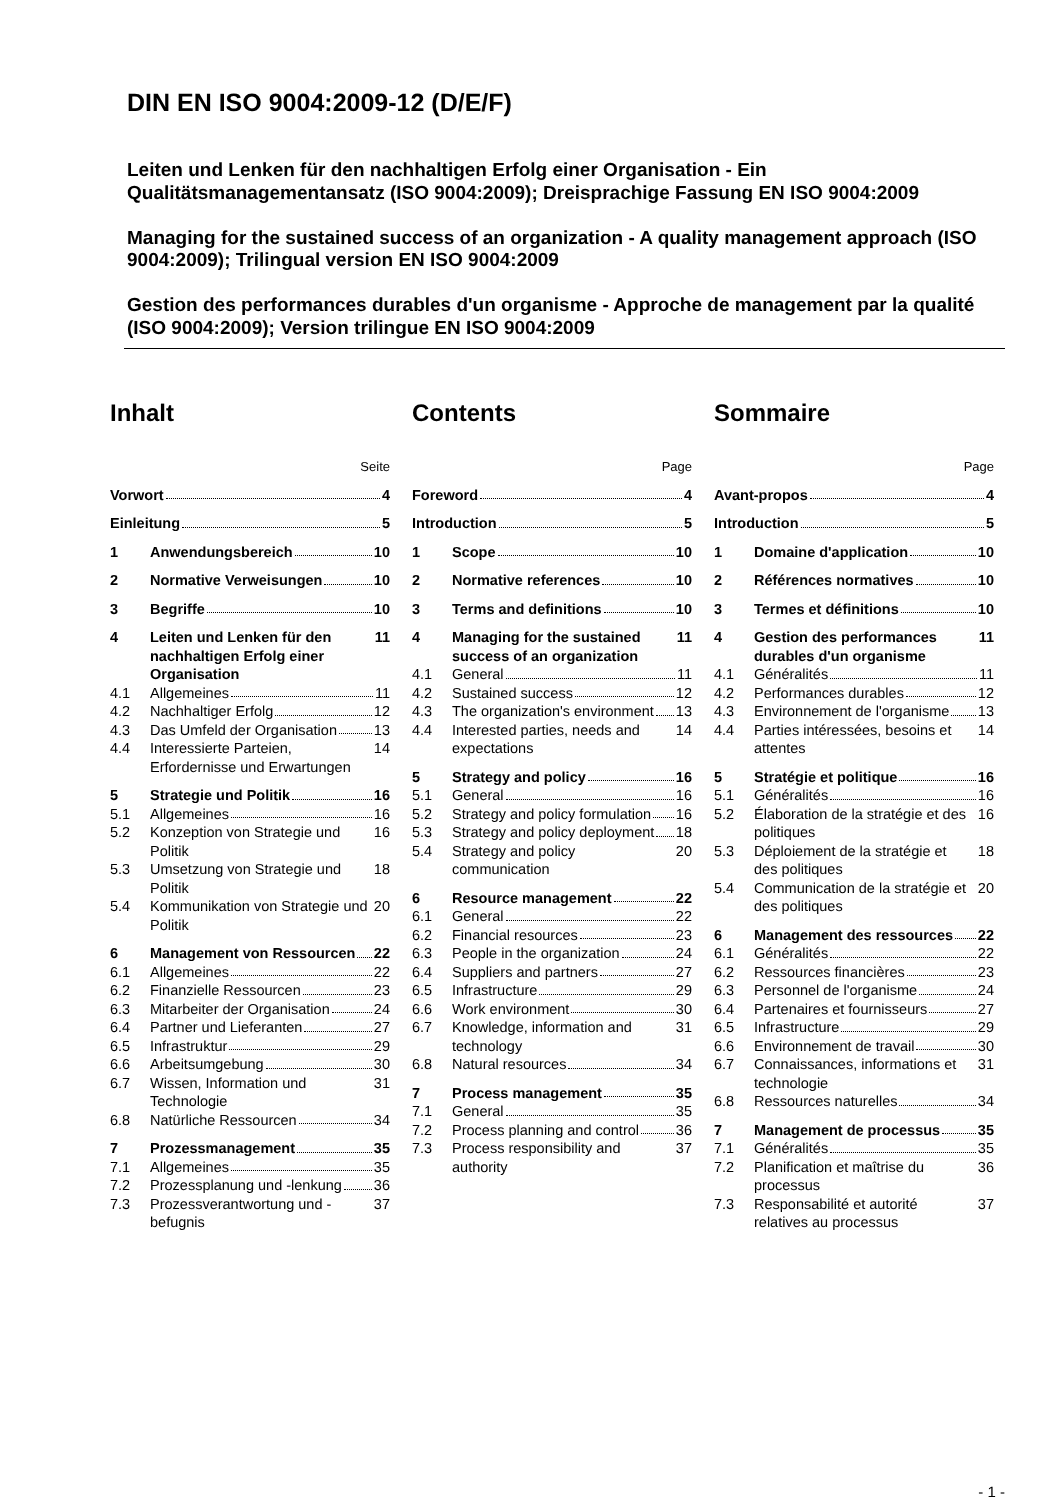DIN EN ISO 9004:2009-12 (D/E/F)
Leiten und Lenken für den nachhaltigen Erfolg einer Organisation - Ein Qualitätsmanagementansatz (ISO 9004:2009); Dreisprachige Fassung EN ISO 9004:2009
Managing for the sustained success of an organization - A quality management approach (ISO 9004:2009); Trilingual version EN ISO 9004:2009
Gestion des performances durables d'un organisme - Approche de management par la qualité (ISO 9004:2009); Version trilingue EN ISO 9004:2009
Inhalt
Seite
Vorwort 4
Einleitung 5
1 Anwendungsbereich 10
2 Normative Verweisungen 10
3 Begriffe 10
4 Leiten und Lenken für den nachhaltigen Erfolg einer Organisation 11
4.1 Allgemeines 11
4.2 Nachhaltiger Erfolg 12
4.3 Das Umfeld der Organisation 13
4.4 Interessierte Parteien, Erfordernisse und Erwartungen 14
5 Strategie und Politik 16
5.1 Allgemeines 16
5.2 Konzeption von Strategie und Politik 16
5.3 Umsetzung von Strategie und Politik 18
5.4 Kommunikation von Strategie und Politik 20
6 Management von Ressourcen 22
6.1 Allgemeines 22
6.2 Finanzielle Ressourcen 23
6.3 Mitarbeiter der Organisation 24
6.4 Partner und Lieferanten 27
6.5 Infrastruktur 29
6.6 Arbeitsumgebung 30
6.7 Wissen, Information und Technologie 31
6.8 Natürliche Ressourcen 34
7 Prozessmanagement 35
7.1 Allgemeines 35
7.2 Prozessplanung und -lenkung 36
7.3 Prozessverantwortung und -befugnis 37
Contents
Page
Foreword 4
Introduction 5
1 Scope 10
2 Normative references 10
3 Terms and definitions 10
4 Managing for the sustained success of an organization 11
4.1 General 11
4.2 Sustained success 12
4.3 The organization's environment 13
4.4 Interested parties, needs and expectations 14
5 Strategy and policy 16
5.1 General 16
5.2 Strategy and policy formulation 16
5.3 Strategy and policy deployment 18
5.4 Strategy and policy communication 20
6 Resource management 22
6.1 General 22
6.2 Financial resources 23
6.3 People in the organization 24
6.4 Suppliers and partners 27
6.5 Infrastructure 29
6.6 Work environment 30
6.7 Knowledge, information and technology 31
6.8 Natural resources 34
7 Process management 35
7.1 General 35
7.2 Process planning and control 36
7.3 Process responsibility and authority 37
Sommaire
Page
Avant-propos 4
Introduction 5
1 Domaine d'application 10
2 Références normatives 10
3 Termes et définitions 10
4 Gestion des performances durables d'un organisme 11
4.1 Généralités 11
4.2 Performances durables 12
4.3 Environnement de l'organisme 13
4.4 Parties intéressées, besoins et attentes 14
5 Stratégie et politique 16
5.1 Généralités 16
5.2 Élaboration de la stratégie et des politiques 16
5.3 Déploiement de la stratégie et des politiques 18
5.4 Communication de la stratégie et des politiques 20
6 Management des ressources 22
6.1 Généralités 22
6.2 Ressources financières 23
6.3 Personnel de l'organisme 24
6.4 Partenaires et fournisseurs 27
6.5 Infrastructure 29
6.6 Environnement de travail 30
6.7 Connaissances, informations et technologie 31
6.8 Ressources naturelles 34
7 Management de processus 35
7.1 Généralités 35
7.2 Planification et maîtrise du processus 36
7.3 Responsabilité et autorité relatives au processus 37
- 1 -